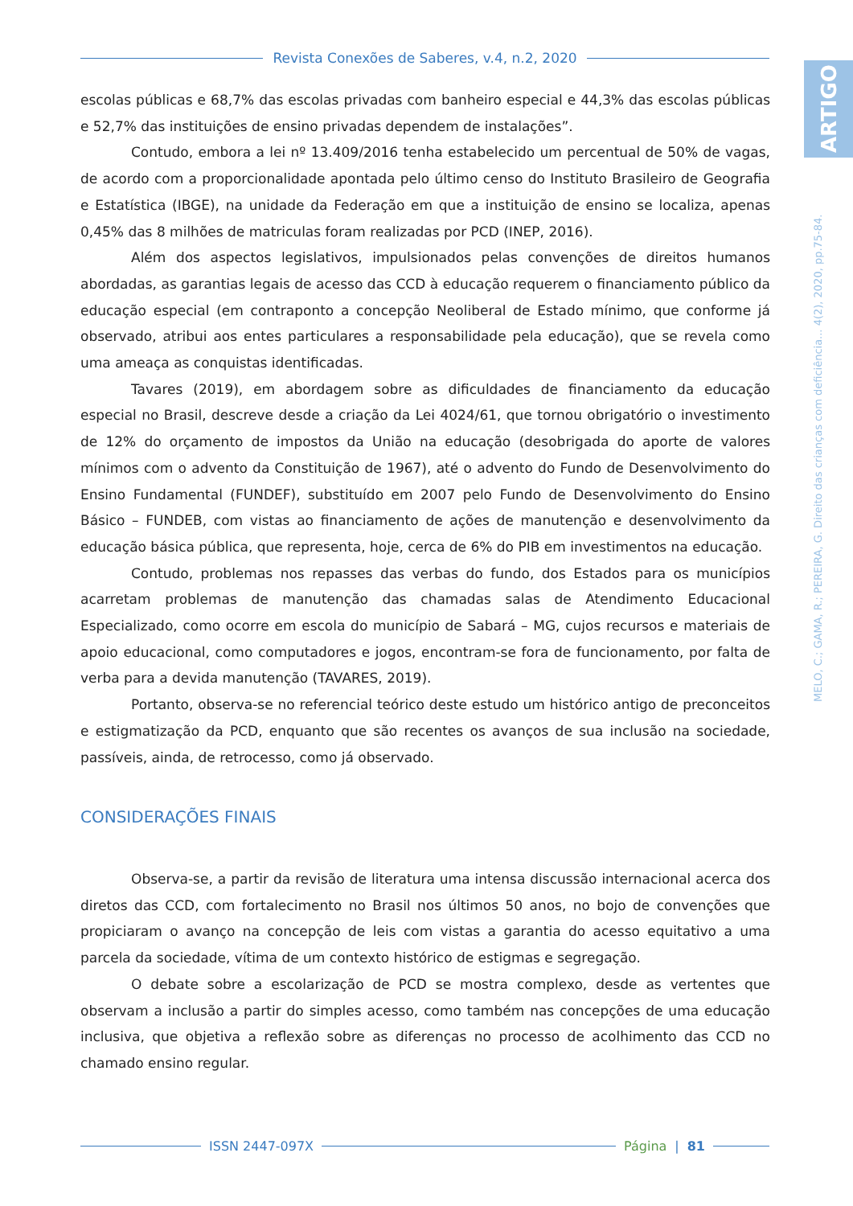Revista Conexões de Saberes, v.4, n.2, 2020
ARTIGO
MELO, C.; GAMA, R.; PEREIRA, G. Direito das crianças com deficiência... 4(2), 2020, pp.75-84.
escolas públicas e 68,7% das escolas privadas com banheiro especial e 44,3% das escolas públicas e 52,7% das instituições de ensino privadas dependem de instalações”.
Contudo, embora a lei nº 13.409/2016 tenha estabelecido um percentual de 50% de vagas, de acordo com a proporcionalidade apontada pelo último censo do Instituto Brasileiro de Geografia e Estatística (IBGE), na unidade da Federação em que a instituição de ensino se localiza, apenas 0,45% das 8 milhões de matriculas foram realizadas por PCD (INEP, 2016).
Além dos aspectos legislativos, impulsionados pelas convenções de direitos humanos abordadas, as garantias legais de acesso das CCD à educação requerem o financiamento público da educação especial (em contraponto a concepção Neoliberal de Estado mínimo, que conforme já observado, atribui aos entes particulares a responsabilidade pela educação), que se revela como uma ameaça as conquistas identificadas.
Tavares (2019), em abordagem sobre as dificuldades de financiamento da educação especial no Brasil, descreve desde a criação da Lei 4024/61, que tornou obrigatório o investimento de 12% do orçamento de impostos da União na educação (desobrigada do aporte de valores mínimos com o advento da Constituição de 1967), até o advento do Fundo de Desenvolvimento do Ensino Fundamental (FUNDEF), substituído em 2007 pelo Fundo de Desenvolvimento do Ensino Básico – FUNDEB, com vistas ao financiamento de ações de manutenção e desenvolvimento da educação básica pública, que representa, hoje, cerca de 6% do PIB em investimentos na educação.
Contudo, problemas nos repasses das verbas do fundo, dos Estados para os municípios acarretam problemas de manutenção das chamadas salas de Atendimento Educacional Especializado, como ocorre em escola do município de Sabará – MG, cujos recursos e materiais de apoio educacional, como computadores e jogos, encontram-se fora de funcionamento, por falta de verba para a devida manutenção (TAVARES, 2019).
Portanto, observa-se no referencial teórico deste estudo um histórico antigo de preconceitos e estigmatização da PCD, enquanto que são recentes os avanços de sua inclusão na sociedade, passíveis, ainda, de retrocesso, como já observado.
CONSIDERAÇÕES FINAIS
Observa-se, a partir da revisão de literatura uma intensa discussão internacional acerca dos diretos das CCD, com fortalecimento no Brasil nos últimos 50 anos, no bojo de convenções que propiciaram o avanço na concepção de leis com vistas a garantia do acesso equitativo a uma parcela da sociedade, vítima de um contexto histórico de estigmas e segregação.
O debate sobre a escolarização de PCD se mostra complexo, desde as vertentes que observam a inclusão a partir do simples acesso, como também nas concepções de uma educação inclusiva, que objetiva a reflexão sobre as diferenças no processo de acolhimento das CCD no chamado ensino regular.
ISSN 2447-097X Página | 81